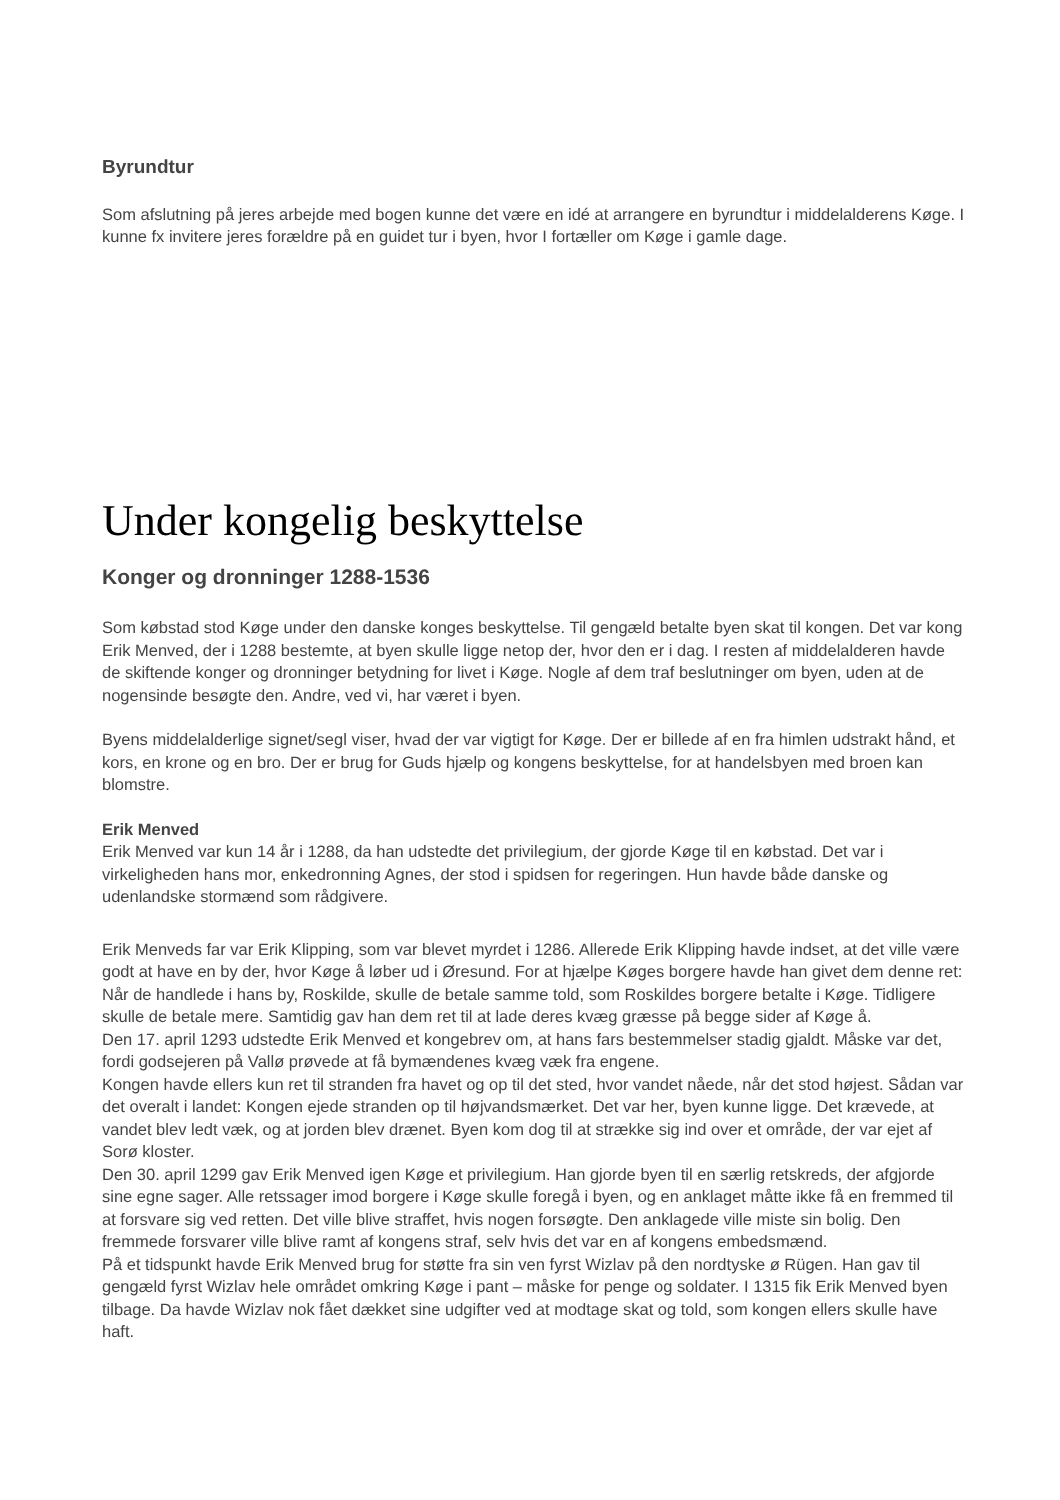Byrundtur
Som afslutning på jeres arbejde med bogen kunne det være en idé at arrangere en byrundtur i middelalderens Køge. I kunne fx invitere jeres forældre på en guidet tur i byen, hvor I fortæller om Køge i gamle dage.
Under kongelig beskyttelse
Konger og dronninger 1288-1536
Som købstad stod Køge under den danske konges beskyttelse. Til gengæld betalte byen skat til kongen. Det var kong Erik Menved, der i 1288 bestemte, at byen skulle ligge netop der, hvor den er i dag. I resten af middelalderen havde de skiftende konger og dronninger betydning for livet i Køge. Nogle af dem traf beslutninger om byen, uden at de nogensinde besøgte den. Andre, ved vi, har været i byen.
Byens middelalderlige signet/segl viser, hvad der var vigtigt for Køge. Der er billede af en fra himlen udstrakt hånd, et kors, en krone og en bro. Der er brug for Guds hjælp og kongens beskyttelse, for at handelsbyen med broen kan blomstre.
Erik Menved
Erik Menved var kun 14 år i 1288, da han udstedte det privilegium, der gjorde Køge til en købstad. Det var i virkeligheden hans mor, enkedronning Agnes, der stod i spidsen for regeringen. Hun havde både danske og udenlandske stormænd som rådgivere.
Erik Menveds far var Erik Klipping, som var blevet myrdet i 1286. Allerede Erik Klipping havde indset, at det ville være godt at have en by der, hvor Køge å løber ud i Øresund. For at hjælpe Køges borgere havde han givet dem denne ret: Når de handlede i hans by, Roskilde, skulle de betale samme told, som Roskildes borgere betalte i Køge. Tidligere skulle de betale mere. Samtidig gav han dem ret til at lade deres kvæg græsse på begge sider af Køge å.
Den 17. april 1293 udstedte Erik Menved et kongebrev om, at hans fars bestemmelser stadig gjaldt. Måske var det, fordi godsejeren på Vallø prøvede at få bymændenes kvæg væk fra engene.
Kongen havde ellers kun ret til stranden fra havet og op til det sted, hvor vandet nåede, når det stod højest. Sådan var det overalt i landet: Kongen ejede stranden op til højvandsmærket. Det var her, byen kunne ligge. Det krævede, at vandet blev ledt væk, og at jorden blev drænet. Byen kom dog til at strække sig ind over et område, der var ejet af Sorø kloster.
Den 30. april 1299 gav Erik Menved igen Køge et privilegium. Han gjorde byen til en særlig retskreds, der afgjorde sine egne sager. Alle retssager imod borgere i Køge skulle foregå i byen, og en anklaget måtte ikke få en fremmed til at forsvare sig ved retten. Det ville blive straffet, hvis nogen forsøgte. Den anklagede ville miste sin bolig. Den fremmede forsvarer ville blive ramt af kongens straf, selv hvis det var en af kongens embedsmænd.
På et tidspunkt havde Erik Menved brug for støtte fra sin ven fyrst Wizlav på den nordtyske ø Rügen. Han gav til gengæld fyrst Wizlav hele området omkring Køge i pant – måske for penge og soldater. I 1315 fik Erik Menved byen tilbage. Da havde Wizlav nok fået dækket sine udgifter ved at modtage skat og told, som kongen ellers skulle have haft.